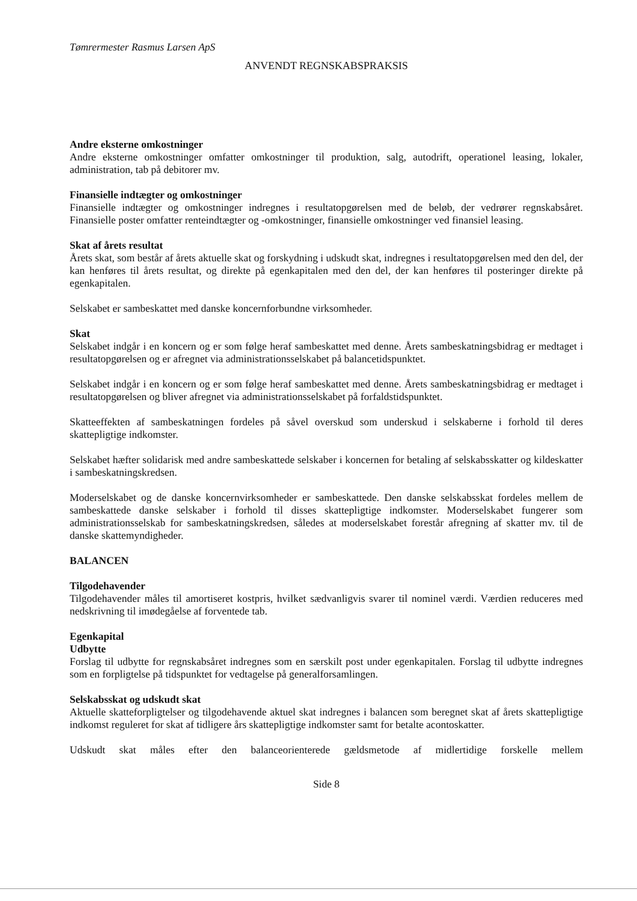Tømrermester Rasmus Larsen ApS
ANVENDT REGNSKABSPRAKSIS
Andre eksterne omkostninger
Andre eksterne omkostninger omfatter omkostninger til produktion, salg, autodrift, operationel leasing, lokaler, administration, tab på debitorer mv.
Finansielle indtægter og omkostninger
Finansielle indtægter og omkostninger indregnes i resultatopgørelsen med de beløb, der vedrører regnskabsåret. Finansielle poster omfatter renteindtægter og -omkostninger, finansielle omkostninger ved finansiel leasing.
Skat af årets resultat
Årets skat, som består af årets aktuelle skat og forskydning i udskudt skat, indregnes i resultatopgørelsen med den del, der kan henføres til årets resultat, og direkte på egenkapitalen med den del, der kan henføres til posteringer direkte på egenkapitalen.
Selskabet er sambeskattet med danske koncernforbundne virksomheder.
Skat
Selskabet indgår i en koncern og er som følge heraf sambeskattet med denne. Årets sambeskatningsbidrag er medtaget i resultatopgørelsen og er afregnet via administrationsselskabet på balancetidspunktet.
Selskabet indgår i en koncern og er som følge heraf sambeskattet med denne. Årets sambeskatningsbidrag er medtaget i resultatopgørelsen og bliver afregnet via administrationsselskabet på forfaldstidspunktet.
Skatteeffekten af sambeskatningen fordeles på såvel overskud som underskud i selskaberne i forhold til deres skattepligtige indkomster.
Selskabet hæfter solidarisk med andre sambeskattede selskaber i koncernen for betaling af selskabsskatter og kildeskatter i sambeskatningskredsen.
Moderselskabet og de danske koncernvirksomheder er sambeskattede. Den danske selskabsskat fordeles mellem de sambeskattede danske selskaber i forhold til disses skattepligtige indkomster. Moderselskabet fungerer som administrationsselskab for sambeskatningskredsen, således at moderselskabet forestår afregning af skatter mv. til de danske skattemyndigheder.
BALANCEN
Tilgodehavender
Tilgodehavender måles til amortiseret kostpris, hvilket sædvanligvis svarer til nominel værdi. Værdien reduceres med nedskrivning til imødegåelse af forventede tab.
Egenkapital
Udbytte
Forslag til udbytte for regnskabsåret indregnes som en særskilt post under egenkapitalen. Forslag til udbytte indregnes som en forpligtelse på tidspunktet for vedtagelse på generalforsamlingen.
Selskabsskat og udskudt skat
Aktuelle skatteforpligtelser og tilgodehavende aktuel skat indregnes i balancen som beregnet skat af årets skattepligtige indkomst reguleret for skat af tidligere års skattepligtige indkomster samt for betalte acontoskatter.
Udskudt skat måles efter den balanceorienterede gældsmetode af midlertidige forskelle mellem
Side 8